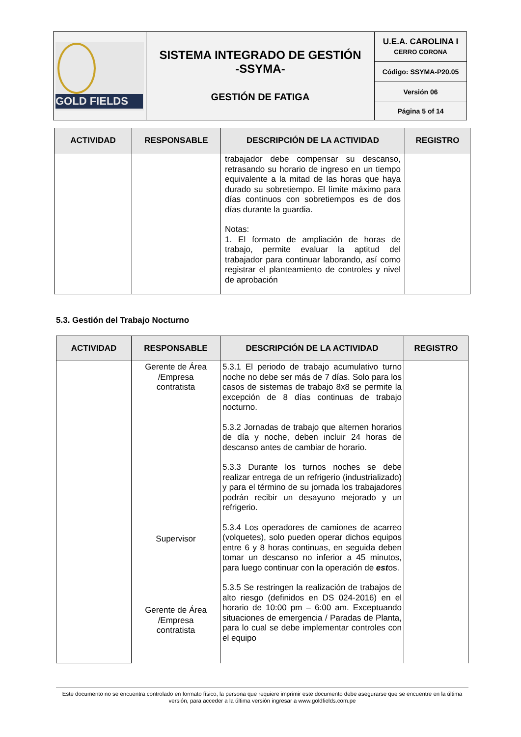| GOLD FIELDS | SISTEMA INTEGRADO DE GESTIÓN -SSYMA- GESTIÓN DE FATIGA | U.E.A. CAROLINA I CERRO CORONA |
| | | Código: SSYMA-P20.05 |
| | | Versión 06 |
| | | Página 5 of 14 |
| ACTIVIDAD | RESPONSABLE | DESCRIPCIÓN DE LA ACTIVIDAD | REGISTRO |
| --- | --- | --- | --- |
| | | trabajador debe compensar su descanso, retrasando su horario de ingreso en un tiempo equivalente a la mitad de las horas que haya durado su sobretiempo. El límite máximo para días continuos con sobretiempos es de dos días durante la guardia. Notas: 1. El formato de ampliación de horas de trabajo, permite evaluar la aptitud del trabajador para continuar laborando, así como registrar el planteamiento de controles y nivel de aprobación | |
5.3. Gestión del Trabajo Nocturno
| ACTIVIDAD | RESPONSABLE | DESCRIPCIÓN DE LA ACTIVIDAD | REGISTRO |
| --- | --- | --- | --- |
| | Gerente de Área /Empresa contratista Supervisor Gerente de Área /Empresa contratista | 5.3.1 El periodo de trabajo acumulativo turno noche no debe ser más de 7 días. Solo para los casos de sistemas de trabajo 8x8 se permite la excepción de 8 días continuas de trabajo nocturno. 5.3.2 Jornadas de trabajo que alternen horarios de día y noche, deben incluir 24 horas de descanso antes de cambiar de horario. 5.3.3 Durante los turnos noches se debe realizar entrega de un refrigerio (industrializado) y para el término de su jornada los trabajadores podrán recibir un desayuno mejorado y un refrigerio. 5.3.4 Los operadores de camiones de acarreo (volquetes), solo pueden operar dichos equipos entre 6 y 8 horas continuas, en seguida deben tomar un descanso no inferior a 45 minutos, para luego continuar con la operación de est os. 5.3.5 Se restringen la realización de trabajos de alto riesgo (definidos en DS 024-2016) en el horario de 10:00 pm – 6:00 am. Exceptuando situaciones de emergencia / Paradas de Planta, para lo cual se debe implementar controles con el equipo | |
Este documento no se encuentra controlado en formato físico, la persona que requiere imprimir este documento debe asegurarse que se encuentre en la última versión, para acceder a la última versión ingresar a www.goldfields.com.pe